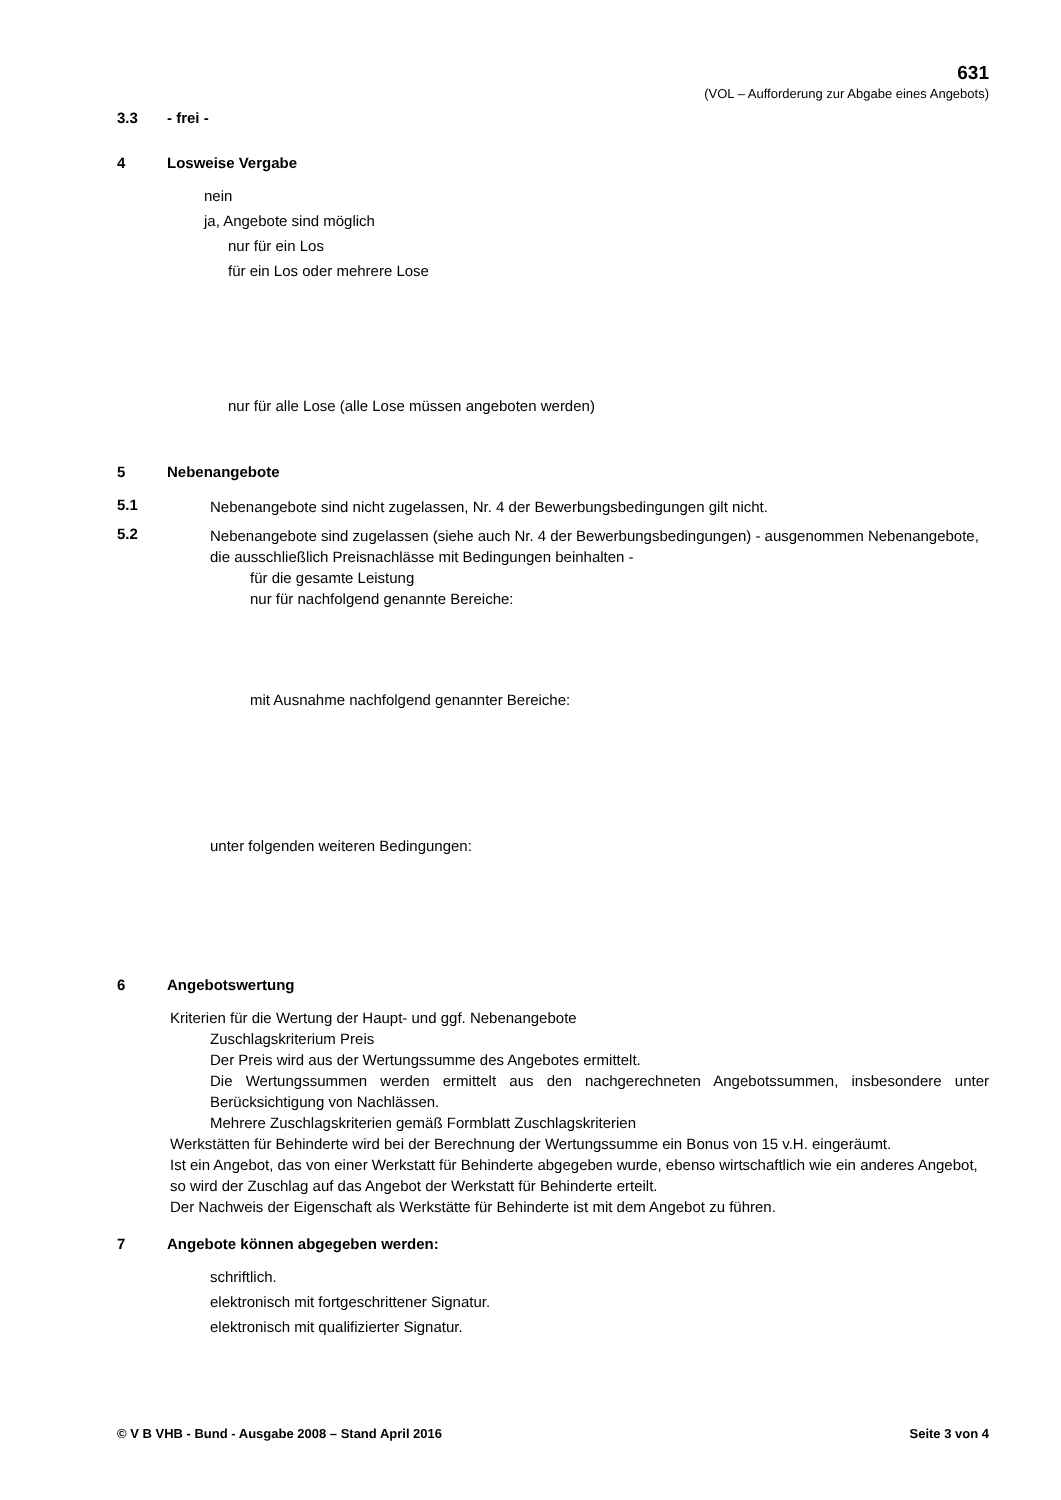631
(VOL – Aufforderung zur Abgabe eines Angebots)
3.3 - frei -
4 Losweise Vergabe
nein
ja, Angebote sind möglich
nur für ein Los
für ein Los oder mehrere Lose
nur für alle Lose (alle Lose müssen angeboten werden)
5 Nebenangebote
5.1
Nebenangebote sind nicht zugelassen, Nr. 4 der Bewerbungsbedingungen gilt nicht.
5.2
Nebenangebote sind zugelassen (siehe auch Nr. 4 der Bewerbungsbedingungen) - ausgenommen Nebenangebote, die ausschließlich Preisnachlässe mit Bedingungen beinhalten -
für die gesamte Leistung
nur für nachfolgend genannte Bereiche:
mit Ausnahme nachfolgend genannter Bereiche:
unter folgenden weiteren Bedingungen:
6 Angebotswertung
Kriterien für die Wertung der Haupt- und ggf. Nebenangebote
Zuschlagskriterium Preis
Der Preis wird aus der Wertungssumme des Angebotes ermittelt.
Die Wertungssummen werden ermittelt aus den nachgerechneten Angebotssummen, insbesondere unter Berücksichtigung von Nachlässen.
Mehrere Zuschlagskriterien gemäß Formblatt Zuschlagskriterien
Werkstätten für Behinderte wird bei der Berechnung der Wertungssumme ein Bonus von 15 v.H. eingeräumt.
Ist ein Angebot, das von einer Werkstatt für Behinderte abgegeben wurde, ebenso wirtschaftlich wie ein anderes Angebot, so wird der Zuschlag auf das Angebot der Werkstatt für Behinderte erteilt.
Der Nachweis der Eigenschaft als Werkstätte für Behinderte ist mit dem Angebot zu führen.
7 Angebote können abgegeben werden:
schriftlich.
elektronisch mit fortgeschrittener Signatur.
elektronisch mit qualifizierter Signatur.
© V B VHB - Bund - Ausgabe 2008 – Stand April 2016 Seite 3 von 4